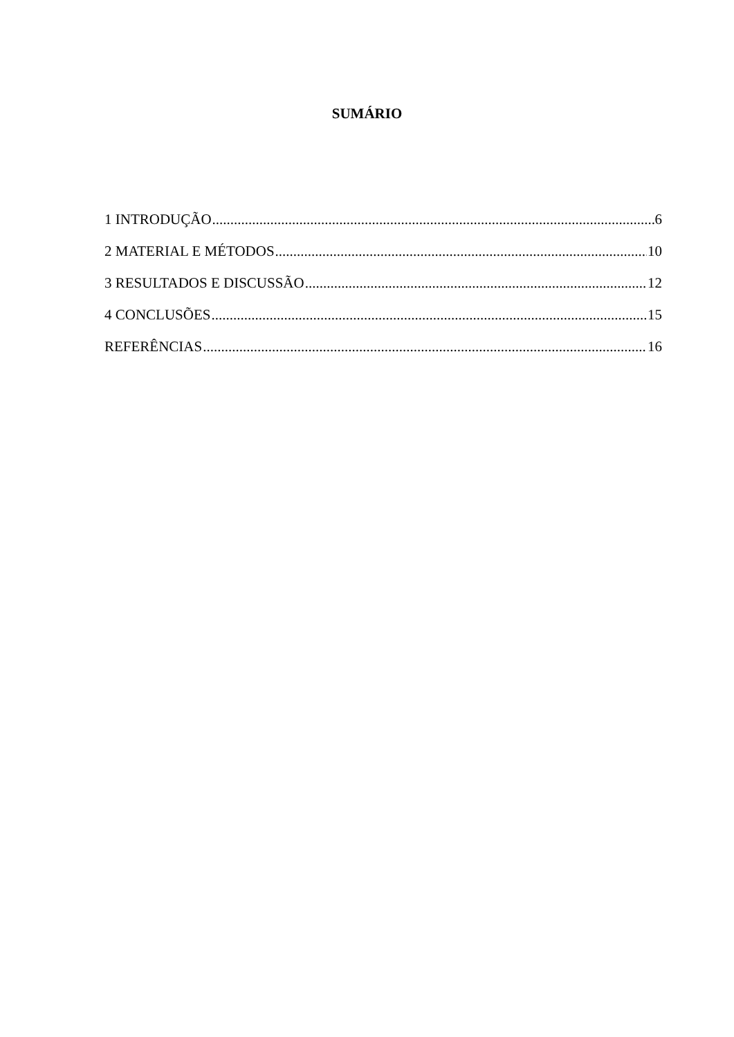SUMÁRIO
1 INTRODUÇÃO 6
2 MATERIAL E MÉTODOS 10
3 RESULTADOS E DISCUSSÃO 12
4 CONCLUSÕES 15
REFERÊNCIAS 16